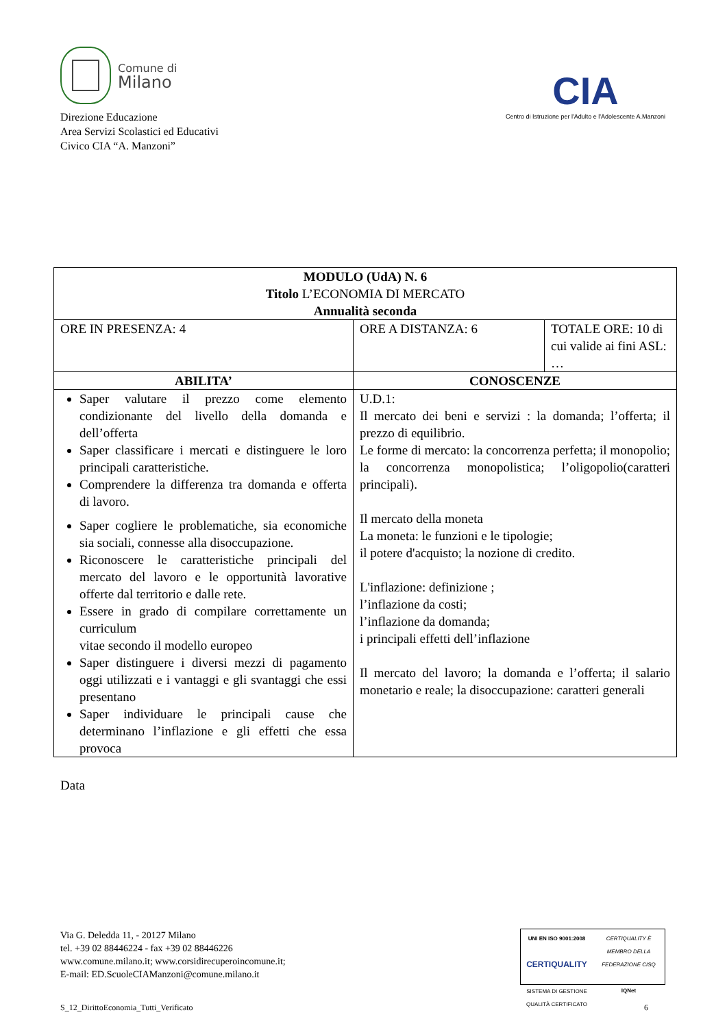Comune di
Milano
Direzione Educazione
Area Servizi Scolastici ed Educativi
Civico CIA “A. Manzoni”
CIA
Centro di Istruzione per l'Adulto e l'Adolescente A.Manzoni
| MODULO (UdA) N. 6 Titolo L’ECONOMIA DI MERCATO Annualità seconda | | |
| ORE IN PRESENZA: 4 | ORE A DISTANZA: 6 | TOTALE ORE: 10 di cui valide ai fini ASL: … |
| ABILITA’ | CONOSCENZE | |
| Saper valutare il prezzo come elemento condizionante del livello della domanda e dell’offerta Saper classificare i mercati e distinguere le loro principali caratteristiche. Comprendere la differenza tra domanda e offerta di lavoro. Saper cogliere le problematiche, sia economiche sia sociali, connesse alla disoccupazione. Riconoscere le caratteristiche principali del mercato del lavoro e le opportunità lavorative offerte dal territorio e dalle rete. Essere in grado di compilare correttamente un curriculum vitae secondo il modello europeo Saper distinguere i diversi mezzi di pagamento oggi utilizzati e i vantaggi e gli svantaggi che essi presentano Saper individuare le principali cause che determinano l’inflazione e gli effetti che essa provoca | U.D.1: Il mercato dei beni e servizi : la domanda; l’offerta; il prezzo di equilibrio. Le forme di mercato: la concorrenza perfetta; il monopolio; la concorrenza monopolistica; l’oligopolio(caratteri principali). Il mercato della moneta La moneta: le funzioni e le tipologie; il potere d'acquisto; la nozione di credito. L'inflazione: definizione ; l’inflazione da costi; l’inflazione da domanda; i principali effetti dell’inflazione Il mercato del lavoro; la domanda e l’offerta; il salario monetario e reale; la disoccupazione: caratteri generali | |
Data
Via G. Deledda 11, - 20127 Milano
tel. +39 02 88446224 - fax +39 02 88446226
www.comune.milano.it; www.corsidirecuperoincomune.it;
E-mail: ED.ScuoleCIAManzoni@comune.milano.it
UNI EN ISO 9001:2008
CERTIQUALITY
SISTEMA DI GESTIONE QUALITÀ CERTIFICATO
CERTIQUALITY È MEMBRO DELLA FEDERAZIONE CISQ
IQNet
S_12_DirittoEconomia_Tutti_Verificato 6